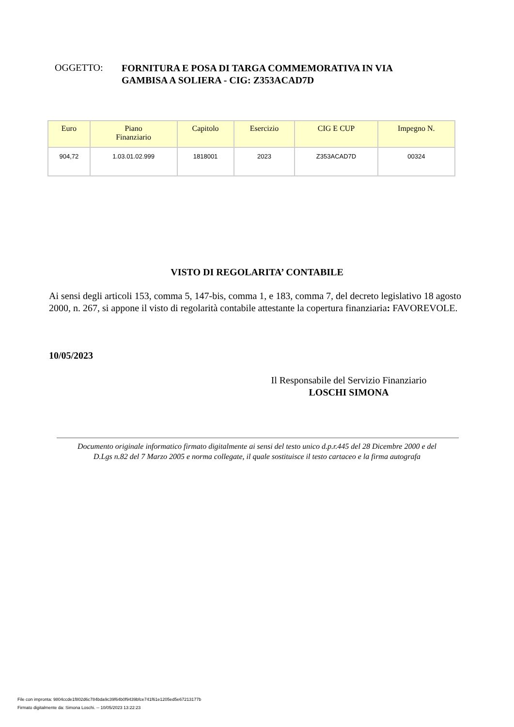OGGETTO:
FORNITURA E POSA DI TARGA COMMEMORATIVA IN VIA
GAMBISA A SOLIERA - CIG: Z353ACAD7D
| Euro | Piano Finanziario | Capitolo | Esercizio | CIG E CUP | Impegno N. |
| --- | --- | --- | --- | --- | --- |
| 904,72 | 1.03.01.02.999 | 1818001 | 2023 | Z353ACAD7D | 00324 |
VISTO DI REGOLARITA’ CONTABILE
Ai sensi degli articoli 153, comma 5, 147-bis, comma 1, e 183, comma 7, del decreto legislativo 18 agosto 2000, n. 267, si appone il visto di regolarità contabile attestante la copertura finanziaria: FAVOREVOLE.
10/05/2023
Il Responsabile del Servizio Finanziario
LOSCHI SIMONA
Documento originale informatico firmato digitalmente ai sensi del testo unico d.p.r.445 del 28 Dicembre 2000 e del
D.Lgs n.82 del 7 Marzo 2005 e norma collegate, il quale sostituisce il testo cartaceo e la firma autografa
File con impronta: 9804ccde1f802d6c784bda9c39f64b0f9439bfce741f61e1205ed5e67213177b
Firmato digitalmente da: Simona Loschi. -- 10/05/2023 13:22:23